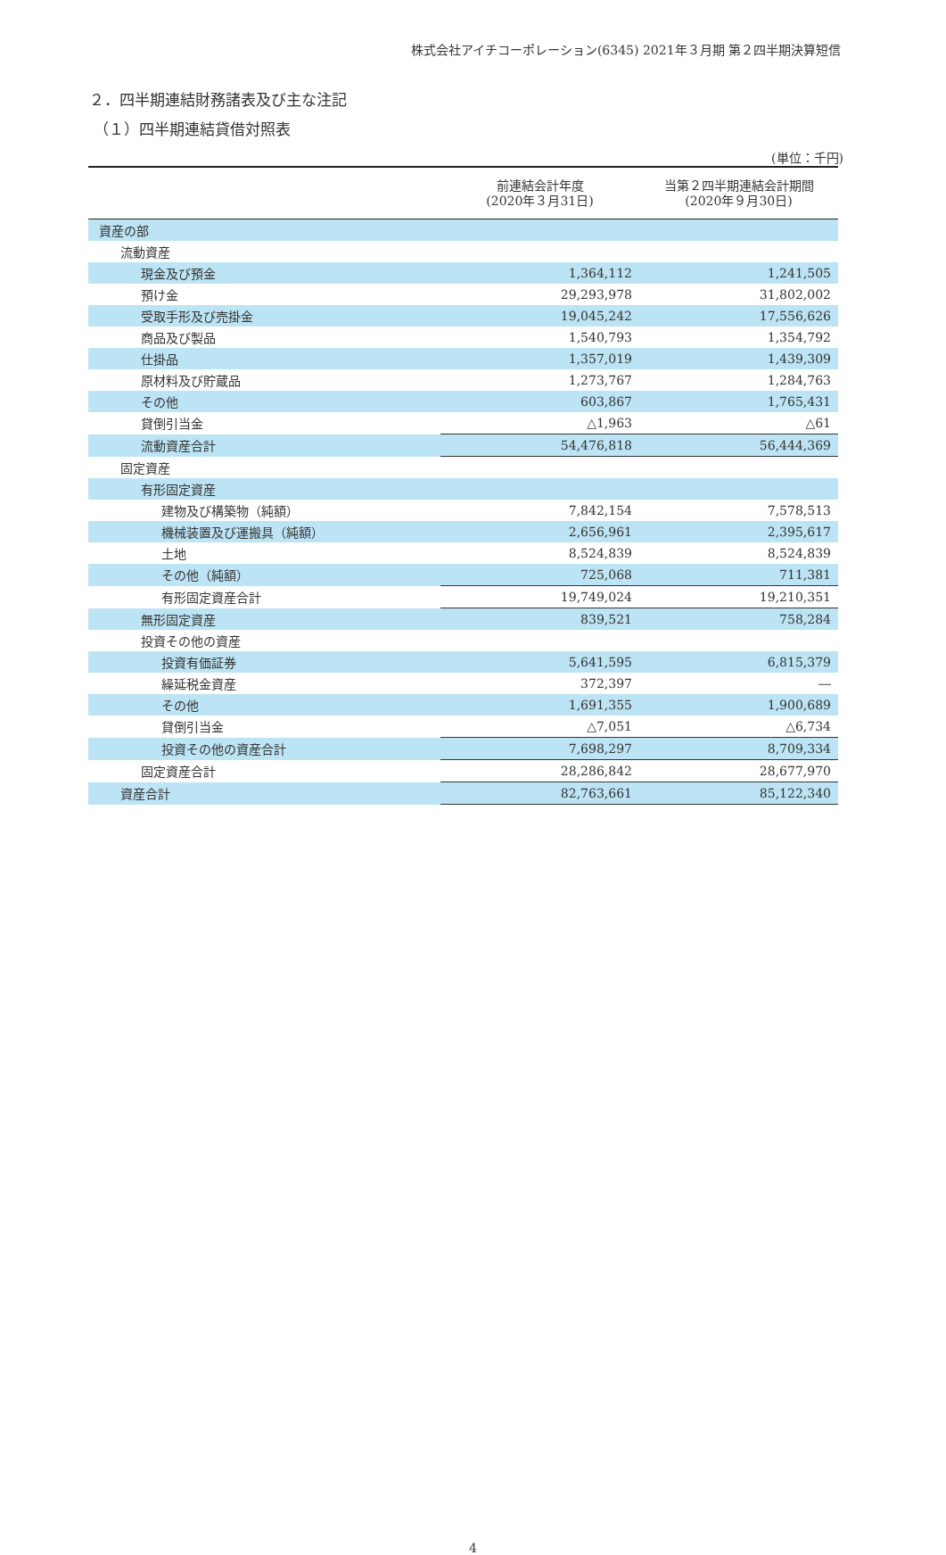株式会社アイチコーポレーション(6345) 2021年３月期 第２四半期決算短信
２．四半期連結財務諸表及び主な注記
（１）四半期連結貸借対照表
(単位：千円)
| | 前連結会計年度 (2020年３月31日) | 当第２四半期連結会計期間 (2020年９月30日) |
| --- | --- | --- |
| 資産の部 | | |
| 流動資産 | | |
| 現金及び預金 | 1,364,112 | 1,241,505 |
| 預け金 | 29,293,978 | 31,802,002 |
| 受取手形及び売掛金 | 19,045,242 | 17,556,626 |
| 商品及び製品 | 1,540,793 | 1,354,792 |
| 仕掛品 | 1,357,019 | 1,439,309 |
| 原材料及び貯蔵品 | 1,273,767 | 1,284,763 |
| その他 | 603,867 | 1,765,431 |
| 貸倒引当金 | △1,963 | △61 |
| 流動資産合計 | 54,476,818 | 56,444,369 |
| 固定資産 | | |
| 有形固定資産 | | |
| 建物及び構築物（純額） | 7,842,154 | 7,578,513 |
| 機械装置及び運搬具（純額） | 2,656,961 | 2,395,617 |
| 土地 | 8,524,839 | 8,524,839 |
| その他（純額） | 725,068 | 711,381 |
| 有形固定資産合計 | 19,749,024 | 19,210,351 |
| 無形固定資産 | 839,521 | 758,284 |
| 投資その他の資産 | | |
| 投資有価証券 | 5,641,595 | 6,815,379 |
| 繰延税金資産 | 372,397 | ― |
| その他 | 1,691,355 | 1,900,689 |
| 貸倒引当金 | △7,051 | △6,734 |
| 投資その他の資産合計 | 7,698,297 | 8,709,334 |
| 固定資産合計 | 28,286,842 | 28,677,970 |
| 資産合計 | 82,763,661 | 85,122,340 |
4